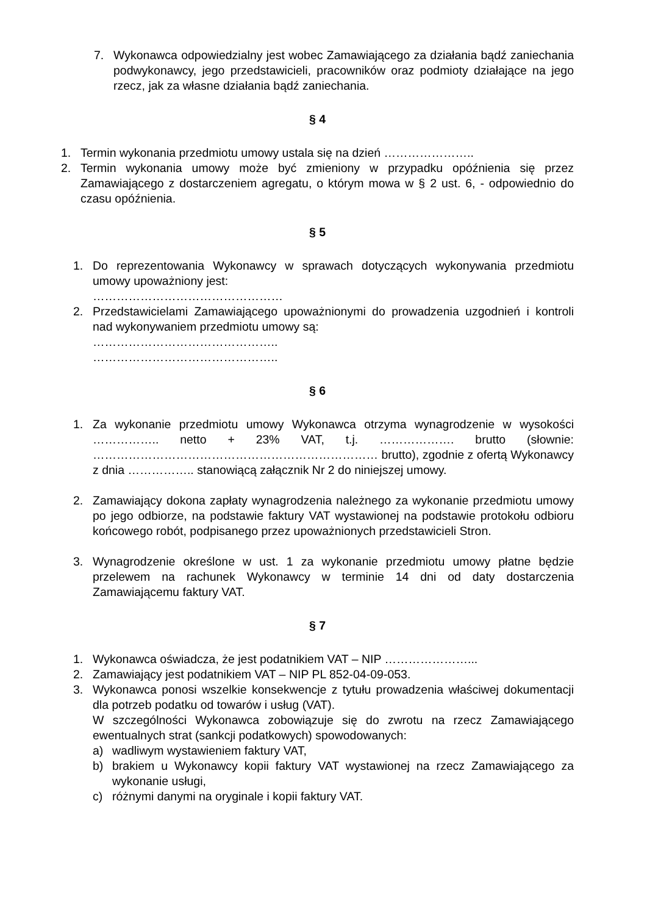7. Wykonawca odpowiedzialny jest wobec Zamawiającego za działania bądź zaniechania podwykonawcy, jego przedstawicieli, pracowników oraz podmioty działające na jego rzecz, jak za własne działania bądź zaniechania.
§ 4
1. Termin wykonania przedmiotu umowy ustala się na dzień …………………..
2. Termin wykonania umowy może być zmieniony w przypadku opóźnienia się przez Zamawiającego z dostarczeniem agregatu, o którym mowa w § 2 ust. 6, - odpowiednio do czasu opóźnienia.
§ 5
1. Do reprezentowania Wykonawcy w sprawach dotyczących wykonywania przedmiotu umowy upoważniony jest:
…………………………………………
2. Przedstawicielami Zamawiającego upoważnionymi do prowadzenia uzgodnień i kontroli nad wykonywaniem przedmiotu umowy są:
………………………………………..
………………………………………..
§ 6
1. Za wykonanie przedmiotu umowy Wykonawca otrzyma wynagrodzenie w wysokości …………….. netto + 23% VAT, t.j. ………………. brutto (słownie: ……………………………………………………………… brutto), zgodnie z ofertą Wykonawcy z dnia …………….. stanowiącą załącznik Nr 2 do niniejszej umowy.
2. Zamawiający dokona zapłaty wynagrodzenia należnego za wykonanie przedmiotu umowy po jego odbiorze, na podstawie faktury VAT wystawionej na podstawie protokołu odbioru końcowego robót, podpisanego przez upoważnionych przedstawicieli Stron.
3. Wynagrodzenie określone w ust. 1 za wykonanie przedmiotu umowy płatne będzie przelewem na rachunek Wykonawcy w terminie 14 dni od daty dostarczenia Zamawiającemu faktury VAT.
§ 7
1. Wykonawca oświadcza, że jest podatnikiem VAT – NIP …………………...
2. Zamawiający jest podatnikiem VAT – NIP PL 852-04-09-053.
3. Wykonawca ponosi wszelkie konsekwencje z tytułu prowadzenia właściwej dokumentacji dla potrzeb podatku od towarów i usług (VAT).
W szczególności Wykonawca zobowiązuje się do zwrotu na rzecz Zamawiającego ewentualnych strat (sankcji podatkowych) spowodowanych:
a) wadliwym wystawieniem faktury VAT,
b) brakiem u Wykonawcy kopii faktury VAT wystawionej na rzecz Zamawiającego za wykonanie usługi,
c) różnymi danymi na oryginale i kopii faktury VAT.